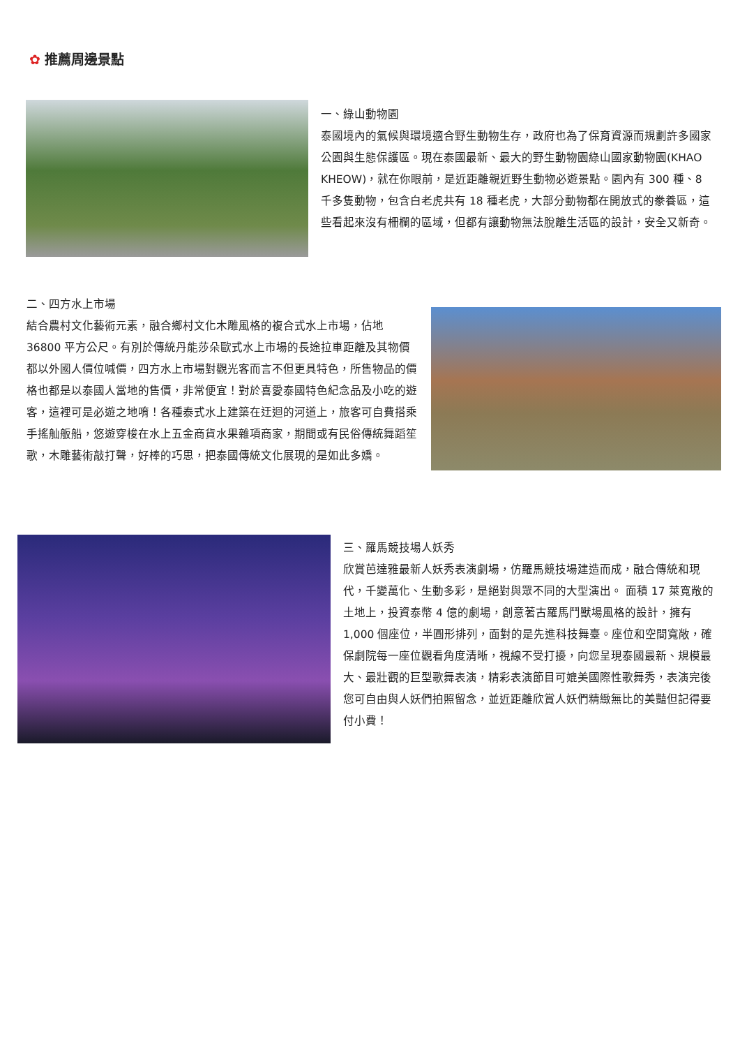✿ 推薦周邊景點
一、綠山動物園
泰國境內的氣候與環境適合野生動物生存，政府也為了保育資源而規劃許多國家公園與生態保護區。現在泰國最新、最大的野生動物園綠山國家動物園(KHAO KHEOW)，就在你眼前，是近距離親近野生動物必遊景點。園內有 300 種、8 千多隻動物，包含白老虎共有 18 種老虎，大部分動物都在開放式的豢養區，這些看起來沒有柵欄的區域，但都有讓動物無法脫離生活區的設計，安全又新奇。
二、四方水上市場
結合農村文化藝術元素，融合鄉村文化木雕風格的複合式水上市場，佔地 36800 平方公尺。有別於傳統丹能莎朵歐式水上市場的長途拉車距離及其物價都以外國人價位喊價，四方水上市場對觀光客而言不但更具特色，所售物品的價格也都是以泰國人當地的售價，非常便宜！對於喜愛泰國特色紀念品及小吃的遊客，這裡可是必遊之地唷！各種泰式水上建築在迂迴的河道上，旅客可自費搭乘手搖舢舨船，悠遊穿梭在水上五金商貨水果雜項商家，期間或有民俗傳統舞蹈笙歌，木雕藝術敲打聲，好棒的巧思，把泰國傳統文化展現的是如此多嬌。
三、羅馬競技場人妖秀
欣賞芭達雅最新人妖秀表演劇場，仿羅馬競技場建造而成，融合傳統和現代，千變萬化、生動多彩，是絕對與眾不同的大型演出。 面積 17 萊寬敞的土地上，投資泰幣 4 億的劇場，創意著古羅馬鬥獸場風格的設計，擁有 1,000 個座位，半圓形排列，面對的是先進科技舞臺。座位和空間寬敞，確保劇院每一座位觀看角度清晰，視線不受打擾，向您呈現泰國最新、規模最大、最壯觀的巨型歌舞表演，精彩表演節目可媲美國際性歌舞秀，表演完後您可自由與人妖們拍照留念，並近距離欣賞人妖們精緻無比的美豔但記得要付小費！